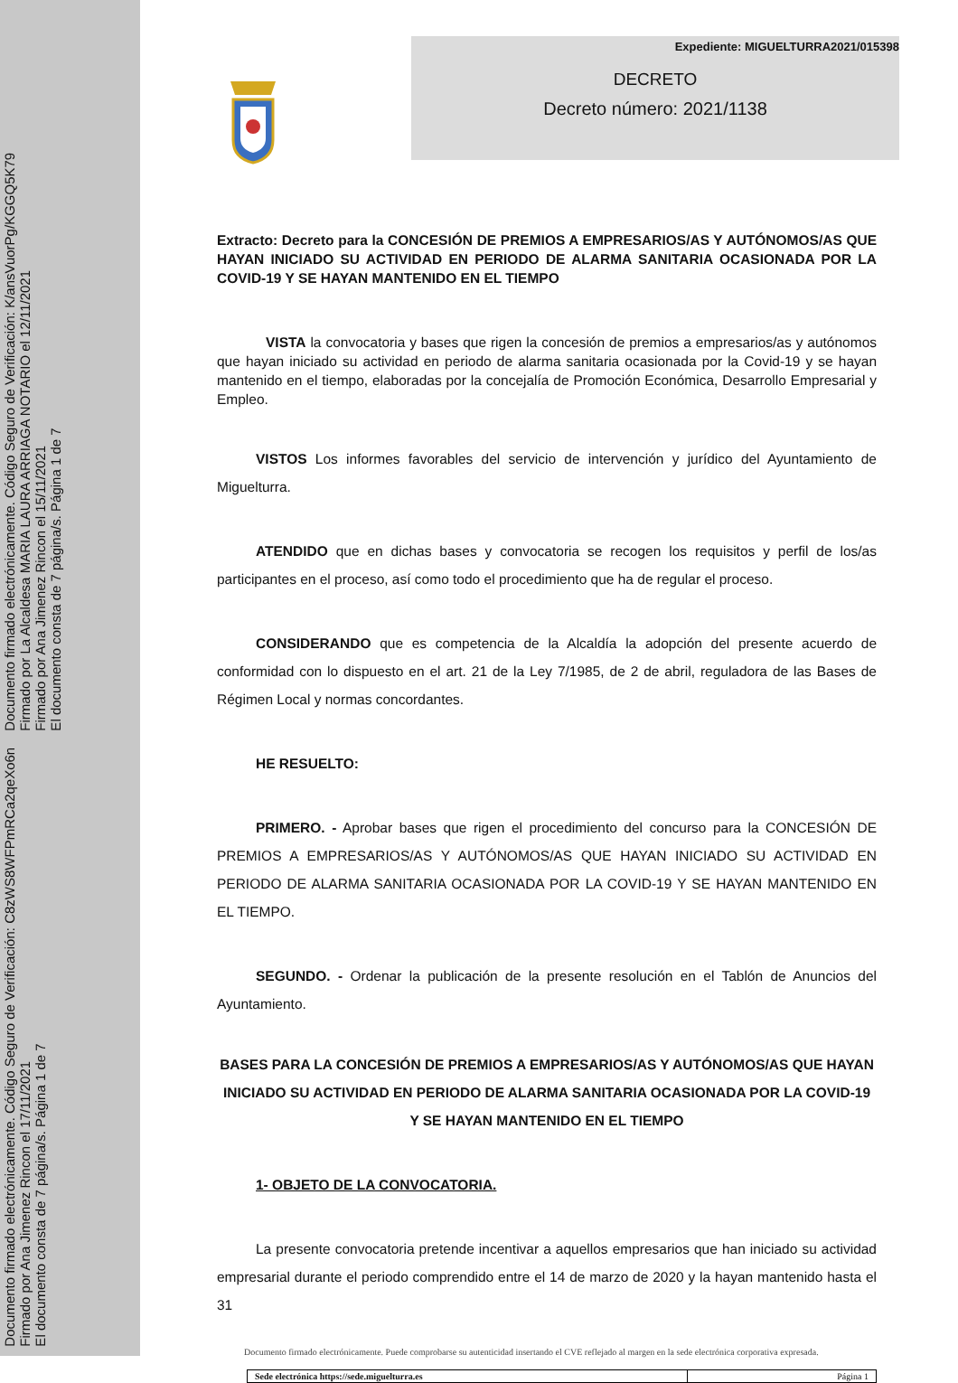Documento firmado electrónicamente. Código Seguro de Verificación: C8zWS8WFPmRCa2qeXo6n
Firmado por Ana Jimenez Rincon el 17/11/2021
El documento consta de 7 página/s. Página 1 de 7
Documento firmado electrónicamente. Código Seguro de Verificación: K/ansVuorPg/KGGQ5K79
Firmado por La Alcaldesa MARIA LAURA ARRIAGA NOTARIO el 12/11/2021
Firmado por Ana Jimenez Rincon el 15/11/2021
El documento consta de 7 página/s. Página 1 de 7
Expediente: MIGUELTURRA2021/015398
DECRETO
Decreto número: 2021/1138
Extracto: Decreto para la CONCESIÓN DE PREMIOS A EMPRESARIOS/AS Y AUTÓNOMOS/AS QUE HAYAN INICIADO SU ACTIVIDAD EN PERIODO DE ALARMA SANITARIA OCASIONADA POR LA COVID-19 Y SE HAYAN MANTENIDO EN EL TIEMPO
VISTA la convocatoria y bases que rigen la concesión de premios a empresarios/as y autónomos que hayan iniciado su actividad en periodo de alarma sanitaria ocasionada por la Covid-19 y se hayan mantenido en el tiempo, elaboradas por la concejalía de Promoción Económica, Desarrollo Empresarial y Empleo.
VISTOS Los informes favorables del servicio de intervención y jurídico del Ayuntamiento de Miguelturra.
ATENDIDO que en dichas bases y convocatoria se recogen los requisitos y perfil de los/as participantes en el proceso, así como todo el procedimiento que ha de regular el proceso.
CONSIDERANDO que es competencia de la Alcaldía la adopción del presente acuerdo de conformidad con lo dispuesto en el art. 21 de la Ley 7/1985, de 2 de abril, reguladora de las Bases de Régimen Local y normas concordantes.
HE RESUELTO:
PRIMERO. - Aprobar bases que rigen el procedimiento del concurso para la CONCESIÓN DE PREMIOS A EMPRESARIOS/AS Y AUTÓNOMOS/AS QUE HAYAN INICIADO SU ACTIVIDAD EN PERIODO DE ALARMA SANITARIA OCASIONADA POR LA COVID-19 Y SE HAYAN MANTENIDO EN EL TIEMPO.
SEGUNDO. - Ordenar la publicación de la presente resolución en el Tablón de Anuncios del Ayuntamiento.
BASES PARA LA CONCESIÓN DE PREMIOS A EMPRESARIOS/AS Y AUTÓNOMOS/AS QUE HAYAN INICIADO SU ACTIVIDAD EN PERIODO DE ALARMA SANITARIA OCASIONADA POR LA COVID-19 Y SE HAYAN MANTENIDO EN EL TIEMPO
1- OBJETO DE LA CONVOCATORIA.
La presente convocatoria pretende incentivar a aquellos empresarios que han iniciado su actividad empresarial durante el periodo comprendido entre el 14 de marzo de 2020 y la hayan mantenido hasta el 31
Documento firmado electrónicamente. Puede comprobarse su autenticidad insertando el CVE reflejado al margen en la sede electrónica corporativa expresada.
| Sede electrónica https://sede.miguelturra.es | Página 1 |